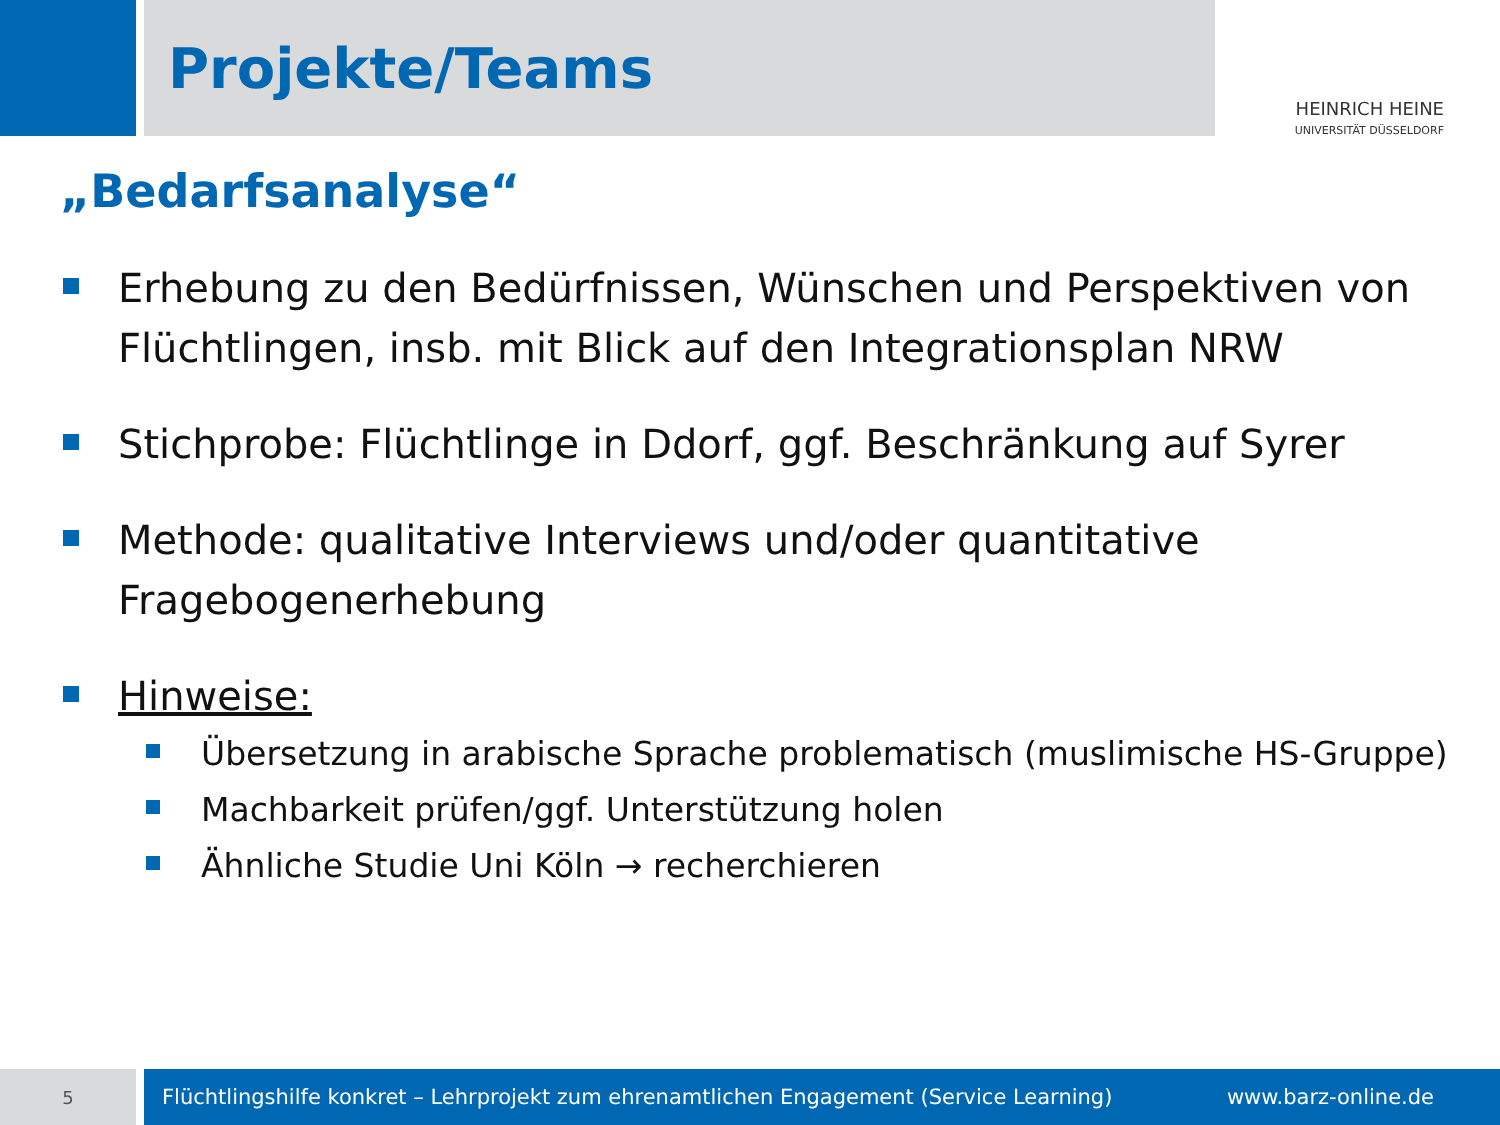Projekte/Teams
HEINRICH HEINE
UNIVERSITÄT DÜSSELDORF
„Bedarfsanalyse“
Erhebung zu den Bedürfnissen, Wünschen und Perspektiven von Flüchtlingen, insb. mit Blick auf den Integrationsplan NRW
Stichprobe: Flüchtlinge in Ddorf, ggf. Beschränkung auf Syrer
Methode: qualitative Interviews und/oder quantitative Fragebogenerhebung
Hinweise:
Übersetzung in arabische Sprache problematisch (muslimische HS-Gruppe)
Machbarkeit prüfen/ggf. Unterstützung holen
Ähnliche Studie Uni Köln → recherchieren
5
Flüchtlingshilfe konkret – Lehrprojekt zum ehrenamtlichen Engagement (Service Learning) www.barz-online.de